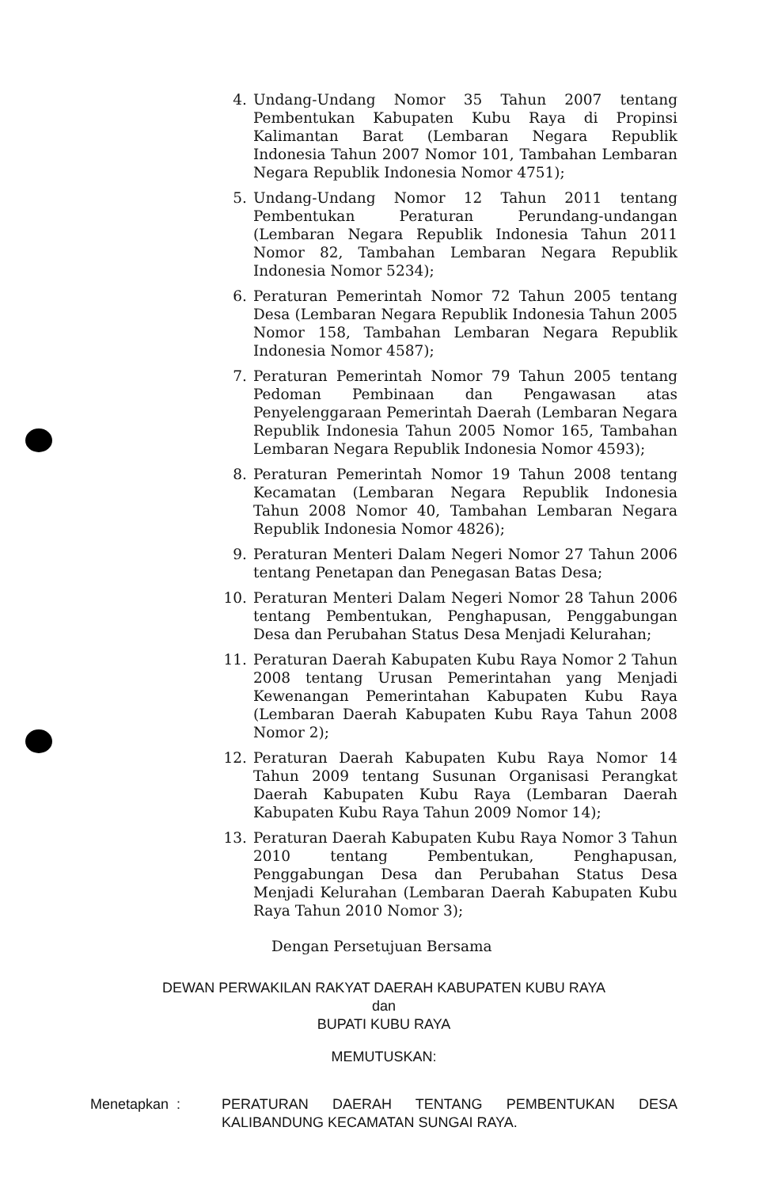4. Undang-Undang Nomor 35 Tahun 2007 tentang Pembentukan Kabupaten Kubu Raya di Propinsi Kalimantan Barat (Lembaran Negara Republik Indonesia Tahun 2007 Nomor 101, Tambahan Lembaran Negara Republik Indonesia Nomor 4751);
5. Undang-Undang Nomor 12 Tahun 2011 tentang Pembentukan Peraturan Perundang-undangan (Lembaran Negara Republik Indonesia Tahun 2011 Nomor 82, Tambahan Lembaran Negara Republik Indonesia Nomor 5234);
6. Peraturan Pemerintah Nomor 72 Tahun 2005 tentang Desa (Lembaran Negara Republik Indonesia Tahun 2005 Nomor 158, Tambahan Lembaran Negara Republik Indonesia Nomor 4587);
7. Peraturan Pemerintah Nomor 79 Tahun 2005 tentang Pedoman Pembinaan dan Pengawasan atas Penyelenggaraan Pemerintah Daerah (Lembaran Negara Republik Indonesia Tahun 2005 Nomor 165, Tambahan Lembaran Negara Republik Indonesia Nomor 4593);
8. Peraturan Pemerintah Nomor 19 Tahun 2008 tentang Kecamatan (Lembaran Negara Republik Indonesia Tahun 2008 Nomor 40, Tambahan Lembaran Negara Republik Indonesia Nomor 4826);
9. Peraturan Menteri Dalam Negeri Nomor 27 Tahun 2006 tentang Penetapan dan Penegasan Batas Desa;
10. Peraturan Menteri Dalam Negeri Nomor 28 Tahun 2006 tentang Pembentukan, Penghapusan, Penggabungan Desa dan Perubahan Status Desa Menjadi Kelurahan;
11. Peraturan Daerah Kabupaten Kubu Raya Nomor 2 Tahun 2008 tentang Urusan Pemerintahan yang Menjadi Kewenangan Pemerintahan Kabupaten Kubu Raya (Lembaran Daerah Kabupaten Kubu Raya Tahun 2008 Nomor 2);
12. Peraturan Daerah Kabupaten Kubu Raya Nomor 14 Tahun 2009 tentang Susunan Organisasi Perangkat Daerah Kabupaten Kubu Raya (Lembaran Daerah Kabupaten Kubu Raya Tahun 2009 Nomor 14);
13. Peraturan Daerah Kabupaten Kubu Raya Nomor 3 Tahun 2010 tentang Pembentukan, Penghapusan, Penggabungan Desa dan Perubahan Status Desa Menjadi Kelurahan (Lembaran Daerah Kabupaten Kubu Raya Tahun 2010 Nomor 3);
Dengan Persetujuan Bersama
DEWAN PERWAKILAN RAKYAT DAERAH KABUPATEN KUBU RAYA
dan
BUPATI KUBU RAYA
MEMUTUSKAN:
Menetapkan : PERATURAN DAERAH TENTANG PEMBENTUKAN DESA KALIBANDUNG KECAMATAN SUNGAI RAYA.